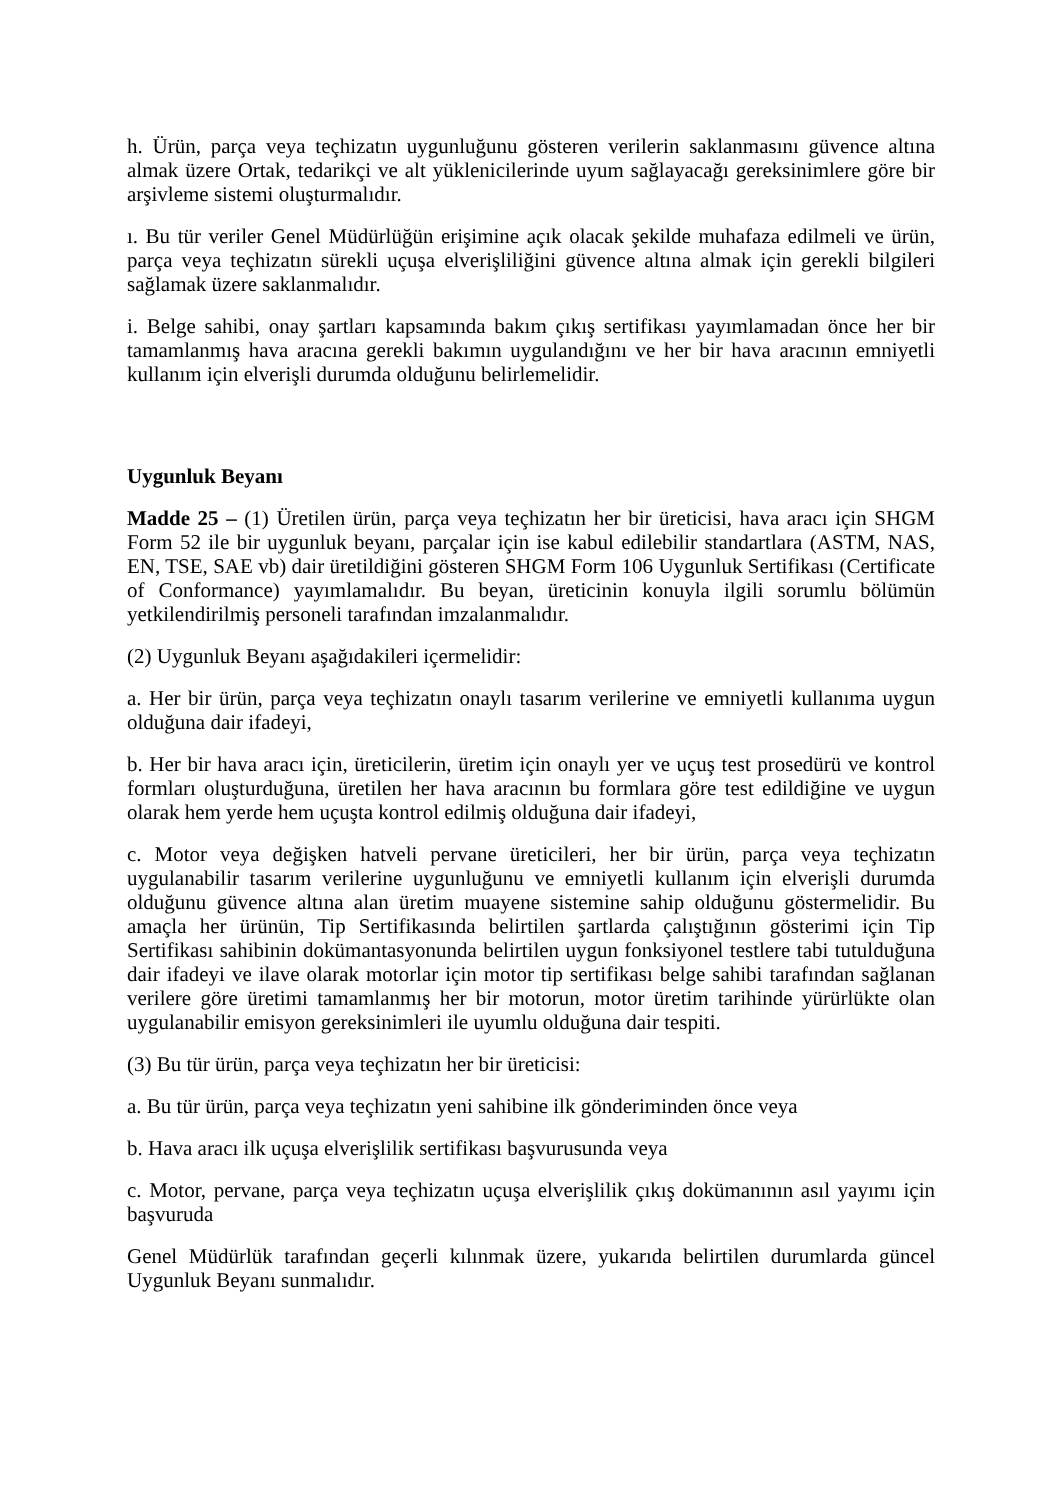h. Ürün, parça veya teçhizatın uygunluğunu gösteren verilerin saklanmasını güvence altına almak üzere Ortak, tedarikçi ve alt yüklenicilerinde uyum sağlayacağı gereksinimlere göre bir arşivleme sistemi oluşturmalıdır.
ı. Bu tür veriler Genel Müdürlüğün erişimine açık olacak şekilde muhafaza edilmeli ve ürün, parça veya teçhizatın sürekli uçuşa elverişliliğini güvence altına almak için gerekli bilgileri sağlamak üzere saklanmalıdır.
i. Belge sahibi, onay şartları kapsamında bakım çıkış sertifikası yayımlamadan önce her bir tamamlanmış hava aracına gerekli bakımın uygulandığını ve her bir hava aracının emniyetli kullanım için elverişli durumda olduğunu belirlemelidir.
Uygunluk Beyanı
Madde 25 – (1) Üretilen ürün, parça veya teçhizatın her bir üreticisi, hava aracı için SHGM Form 52 ile bir uygunluk beyanı, parçalar için ise kabul edilebilir standartlara (ASTM, NAS, EN, TSE, SAE vb) dair üretildiğini gösteren SHGM Form 106 Uygunluk Sertifikası (Certificate of Conformance) yayımlamalıdır. Bu beyan, üreticinin konuyla ilgili sorumlu bölümün yetkilendirilmiş personeli tarafından imzalanmalıdır.
(2) Uygunluk Beyanı aşağıdakileri içermelidir:
a. Her bir ürün, parça veya teçhizatın onaylı tasarım verilerine ve emniyetli kullanıma uygun olduğuna dair ifadeyi,
b. Her bir hava aracı için, üreticilerin, üretim için onaylı yer ve uçuş test prosedürü ve kontrol formları oluşturduğuna, üretilen her hava aracının bu formlara göre test edildiğine ve uygun olarak hem yerde hem uçuşta kontrol edilmiş olduğuna dair ifadeyi,
c. Motor veya değişken hatveli pervane üreticileri, her bir ürün, parça veya teçhizatın uygulanabilir tasarım verilerine uygunluğunu ve emniyetli kullanım için elverişli durumda olduğunu güvence altına alan üretim muayene sistemine sahip olduğunu göstermelidir. Bu amaçla her ürünün, Tip Sertifikasında belirtilen şartlarda çalıştığının gösterimi için Tip Sertifikası sahibinin dokümantasyonunda belirtilen uygun fonksiyonel testlere tabi tutulduğuna dair ifadeyi ve ilave olarak motorlar için motor tip sertifikası belge sahibi tarafından sağlanan verilere göre üretimi tamamlanmış her bir motorun, motor üretim tarihinde yürürlükte olan uygulanabilir emisyon gereksinimleri ile uyumlu olduğuna dair tespiti.
(3) Bu tür ürün, parça veya teçhizatın her bir üreticisi:
a. Bu tür ürün, parça veya teçhizatın yeni sahibine ilk gönderiminden önce veya
b. Hava aracı ilk uçuşa elverişlilik sertifikası başvurusunda veya
c. Motor, pervane, parça veya teçhizatın uçuşa elverişlilik çıkış dokümanının asıl yayımı için başvuruda
Genel Müdürlük tarafından geçerli kılınmak üzere, yukarıda belirtilen durumlarda güncel Uygunluk Beyanı sunmalıdır.